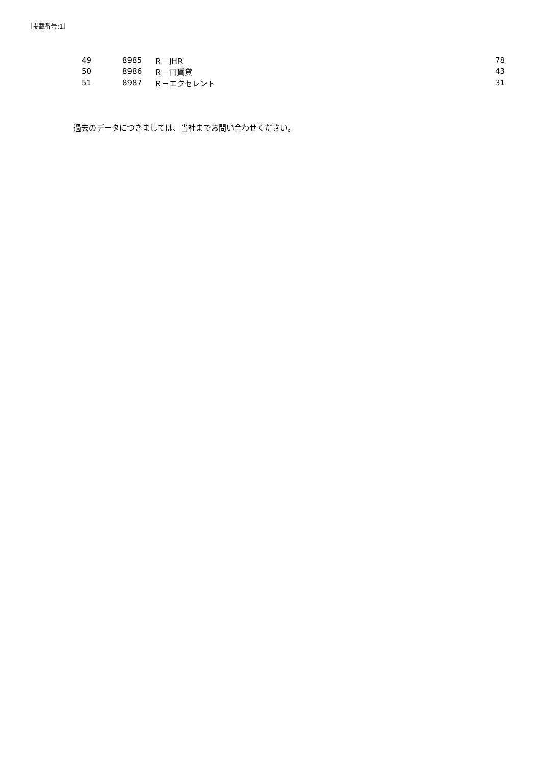［掲載番号:1］
| 49 | 8985 | Ｒ－JHR | 78 |
| 50 | 8986 | Ｒ－日賃貸 | 43 |
| 51 | 8987 | Ｒ－エクセレント | 31 |
過去のデータにつきましては、当社までお問い合わせください。